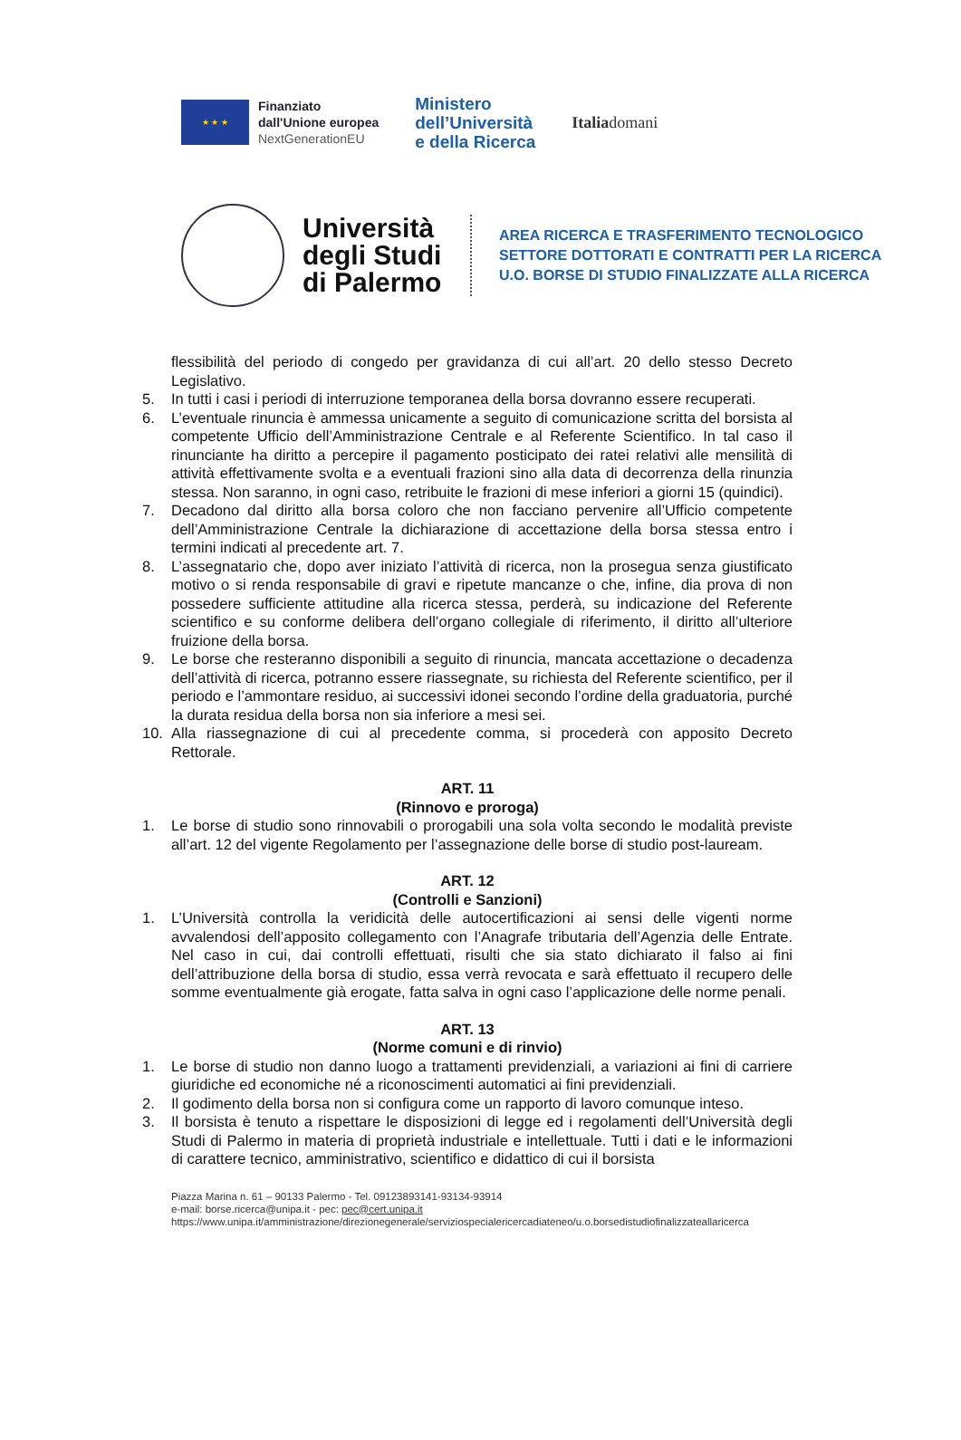★ ★ ★
Finanziato
dall'Unione europea
NextGenerationEU
Ministero
dell’Università
e della Ricerca
Italiadomani
Università degli Studi di Palermo
AREA RICERCA E TRASFERIMENTO TECNOLOGICO
SETTORE DOTTORATI E CONTRATTI PER LA RICERCA
U.O. BORSE DI STUDIO FINALIZZATE ALLA RICERCA
flessibilità del periodo di congedo per gravidanza di cui all’art. 20 dello stesso Decreto Legislativo.
5. In tutti i casi i periodi di interruzione temporanea della borsa dovranno essere recuperati.
6. L’eventuale rinuncia è ammessa unicamente a seguito di comunicazione scritta del borsista al competente Ufficio dell’Amministrazione Centrale e al Referente Scientifico. In tal caso il rinunciante ha diritto a percepire il pagamento posticipato dei ratei relativi alle mensilità di attività effettivamente svolta e a eventuali frazioni sino alla data di decorrenza della rinunzia stessa. Non saranno, in ogni caso, retribuite le frazioni di mese inferiori a giorni 15 (quindici).
7. Decadono dal diritto alla borsa coloro che non facciano pervenire all’Ufficio competente dell’Amministrazione Centrale la dichiarazione di accettazione della borsa stessa entro i termini indicati al precedente art. 7.
8. L’assegnatario che, dopo aver iniziato l’attività di ricerca, non la prosegua senza giustificato motivo o si renda responsabile di gravi e ripetute mancanze o che, infine, dia prova di non possedere sufficiente attitudine alla ricerca stessa, perderà, su indicazione del Referente scientifico e su conforme delibera dell’organo collegiale di riferimento, il diritto all’ulteriore fruizione della borsa.
9. Le borse che resteranno disponibili a seguito di rinuncia, mancata accettazione o decadenza dell’attività di ricerca, potranno essere riassegnate, su richiesta del Referente scientifico, per il periodo e l’ammontare residuo, ai successivi idonei secondo l’ordine della graduatoria, purché la durata residua della borsa non sia inferiore a mesi sei.
10. Alla riassegnazione di cui al precedente comma, si procederà con apposito Decreto Rettorale.
ART. 11
(Rinnovo e proroga)
1. Le borse di studio sono rinnovabili o prorogabili una sola volta secondo le modalità previste all’art. 12 del vigente Regolamento per l’assegnazione delle borse di studio post-lauream.
ART. 12
(Controlli e Sanzioni)
1. L’Università controlla la veridicità delle autocertificazioni ai sensi delle vigenti norme avvalendosi dell’apposito collegamento con l’Anagrafe tributaria dell’Agenzia delle Entrate. Nel caso in cui, dai controlli effettuati, risulti che sia stato dichiarato il falso ai fini dell’attribuzione della borsa di studio, essa verrà revocata e sarà effettuato il recupero delle somme eventualmente già erogate, fatta salva in ogni caso l’applicazione delle norme penali.
ART. 13
(Norme comuni e di rinvio)
1. Le borse di studio non danno luogo a trattamenti previdenziali, a variazioni ai fini di carriere giuridiche ed economiche né a riconoscimenti automatici ai fini previdenziali.
2. Il godimento della borsa non si configura come un rapporto di lavoro comunque inteso.
3. Il borsista è tenuto a rispettare le disposizioni di legge ed i regolamenti dell’Università degli Studi di Palermo in materia di proprietà industriale e intellettuale. Tutti i dati e le informazioni di carattere tecnico, amministrativo, scientifico e didattico di cui il borsista
Piazza Marina n. 61 – 90133 Palermo - Tel. 09123893141-93134-93914
e-mail: borse.ricerca@unipa.it - pec: pec@cert.unipa.it
https://www.unipa.it/amministrazione/direzionegenerale/serviziospecialericercadiateneo/u.o.borsedistudiofinalizzateallaricerca